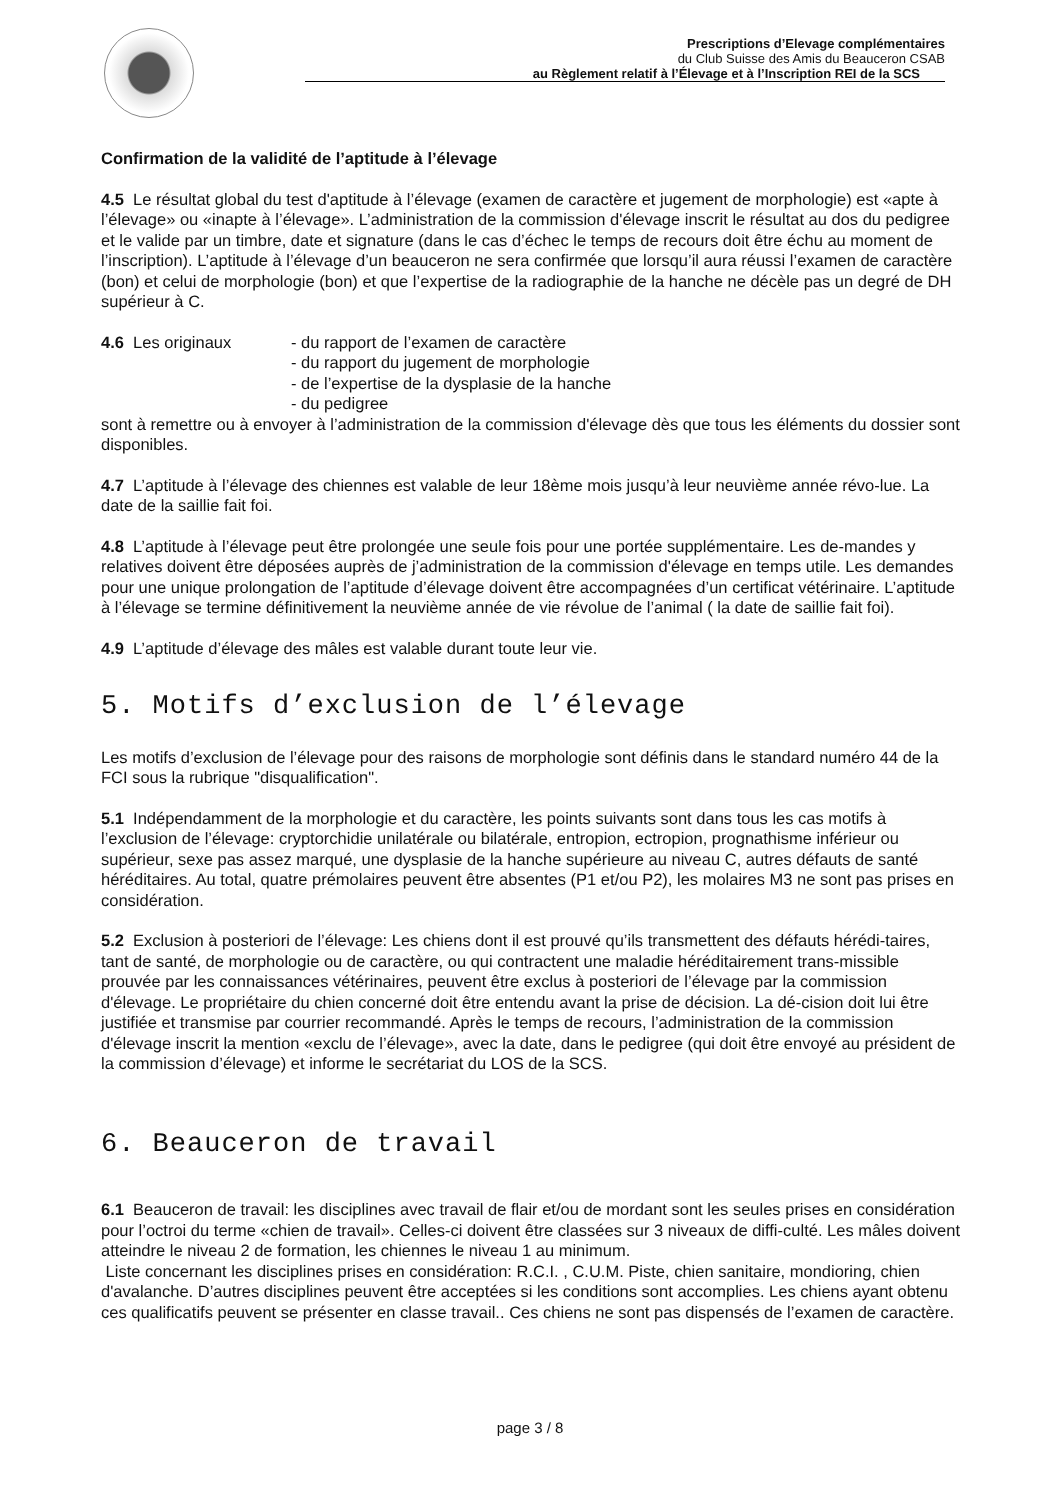Prescriptions d’Elevage complémentaires
du Club Suisse des Amis du Beauceron CSAB
au Règlement relatif à l’Élevage et à l’Inscription REI de la SCS
Confirmation de la validité de l’aptitude à l’élevage
4.5 Le résultat global du test d'aptitude à l’élevage (examen de caractère et jugement de morphologie) est «apte à l’élevage» ou «inapte à l’élevage». L’administration de la commission d'élevage inscrit le résultat au dos du pedigree et le valide par un timbre, date et signature (dans le cas d’échec le temps de recours doit être échu au moment de l’inscription). L’aptitude à l’élevage d’un beauceron ne sera confirmée que lorsqu’il aura réussi l’examen de caractère (bon) et celui de morphologie (bon) et que l’expertise de la radiographie de la hanche ne décèle pas un degré de DH supérieur à C.
4.6 Les originaux - du rapport de l’examen de caractère
- du rapport du jugement de morphologie
- de l’expertise de la dysplasie de la hanche
- du pedigree
sont à remettre ou à envoyer à l’administration de la commission d'élevage dès que tous les éléments du dossier sont disponibles.
4.7 L’aptitude à l’élevage des chiennes est valable de leur 18ème mois jusqu’à leur neuvième année révo-lue. La date de la saillie fait foi.
4.8 L’aptitude à l’élevage peut être prolongée une seule fois pour une portée supplémentaire. Les de-mandes y relatives doivent être déposées auprès de j’administration de la commission d'élevage en temps utile. Les demandes pour une unique prolongation de l’aptitude d’élevage doivent être accompagnées d’un certificat vétérinaire. L’aptitude à l’élevage se termine définitivement la neuvième année de vie révolue de l’animal ( la date de saillie fait foi).
4.9 L’aptitude d’élevage des mâles est valable durant toute leur vie.
5. Motifs d’exclusion de l’élevage
Les motifs d’exclusion de l’élevage pour des raisons de morphologie sont définis dans le standard numéro 44 de la FCI sous la rubrique "disqualification".
5.1 Indépendamment de la morphologie et du caractère, les points suivants sont dans tous les cas motifs à l’exclusion de l’élevage: cryptorchidie unilatérale ou bilatérale, entropion, ectropion, prognathisme inférieur ou supérieur, sexe pas assez marqué, une dysplasie de la hanche supérieure au niveau C, autres défauts de santé héréditaires. Au total, quatre prémolaires peuvent être absentes (P1 et/ou P2), les molaires M3 ne sont pas prises en considération.
5.2 Exclusion à posteriori de l’élevage: Les chiens dont il est prouvé qu’ils transmettent des défauts hérédi-taires, tant de santé, de morphologie ou de caractère, ou qui contractent une maladie héréditairement trans-missible prouvée par les connaissances vétérinaires, peuvent être exclus à posteriori de l’élevage par la commission d'élevage. Le propriétaire du chien concerné doit être entendu avant la prise de décision. La dé-cision doit lui être justifiée et transmise par courrier recommandé. Après le temps de recours, l’administration de la commission d'élevage inscrit la mention «exclu de l’élevage», avec la date, dans le pedigree (qui doit être envoyé au président de la commission d’élevage) et informe le secrétariat du LOS de la SCS.
6. Beauceron de travail
6.1 Beauceron de travail: les disciplines avec travail de flair et/ou de mordant sont les seules prises en considération pour l’octroi du terme «chien de travail». Celles-ci doivent être classées sur 3 niveaux de diffi-culté. Les mâles doivent atteindre le niveau 2 de formation, les chiennes le niveau 1 au minimum.
Liste concernant les disciplines prises en considération: R.C.I. , C.U.M. Piste, chien sanitaire, mondioring, chien d'avalanche. D’autres disciplines peuvent être acceptées si les conditions sont accomplies. Les chiens ayant obtenu ces qualificatifs peuvent se présenter en classe travail.. Ces chiens ne sont pas dispensés de l’examen de caractère.
page 3 / 8